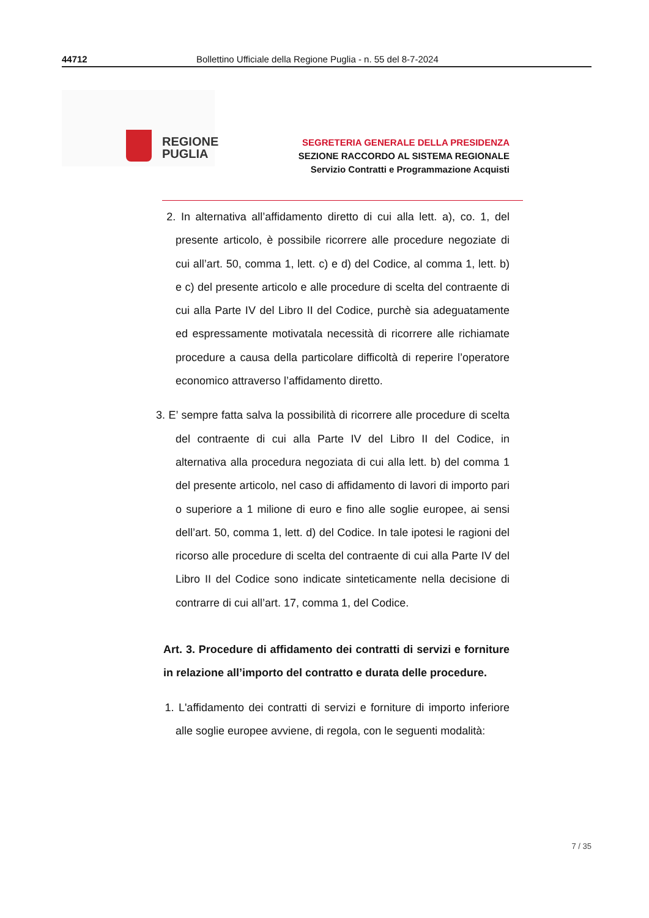44712 Bollettino Ufficiale della Regione Puglia - n. 55 del 8-7-2024
REGIONE
PUGLIA
SEGRETERIA GENERALE DELLA PRESIDENZA
SEZIONE RACCORDO AL SISTEMA REGIONALE
Servizio Contratti e Programmazione Acquisti
2. In alternativa all’affidamento diretto di cui alla lett. a), co. 1, del presente articolo, è possibile ricorrere alle procedure negoziate di cui all’art. 50, comma 1, lett. c) e d) del Codice, al comma 1, lett. b) e c) del presente articolo e alle procedure di scelta del contraente di cui alla Parte IV del Libro II del Codice, purchè sia adeguatamente ed espressamente motivatala necessità di ricorrere alle richiamate procedure a causa della particolare difficoltà di reperire l’operatore economico attraverso l’affidamento diretto.
3. E’ sempre fatta salva la possibilità di ricorrere alle procedure di scelta del contraente di cui alla Parte IV del Libro II del Codice, in alternativa alla procedura negoziata di cui alla lett. b) del comma 1 del presente articolo, nel caso di affidamento di lavori di importo pari o superiore a 1 milione di euro e fino alle soglie europee, ai sensi dell’art. 50, comma 1, lett. d) del Codice. In tale ipotesi le ragioni del ricorso alle procedure di scelta del contraente di cui alla Parte IV del Libro II del Codice sono indicate sinteticamente nella decisione di contrarre di cui all’art. 17, comma 1, del Codice.
Art. 3. Procedure di affidamento dei contratti di servizi e forniture in relazione all’importo del contratto e durata delle procedure.
1. L'affidamento dei contratti di servizi e forniture di importo inferiore alle soglie europee avviene, di regola, con le seguenti modalità:
7 / 35